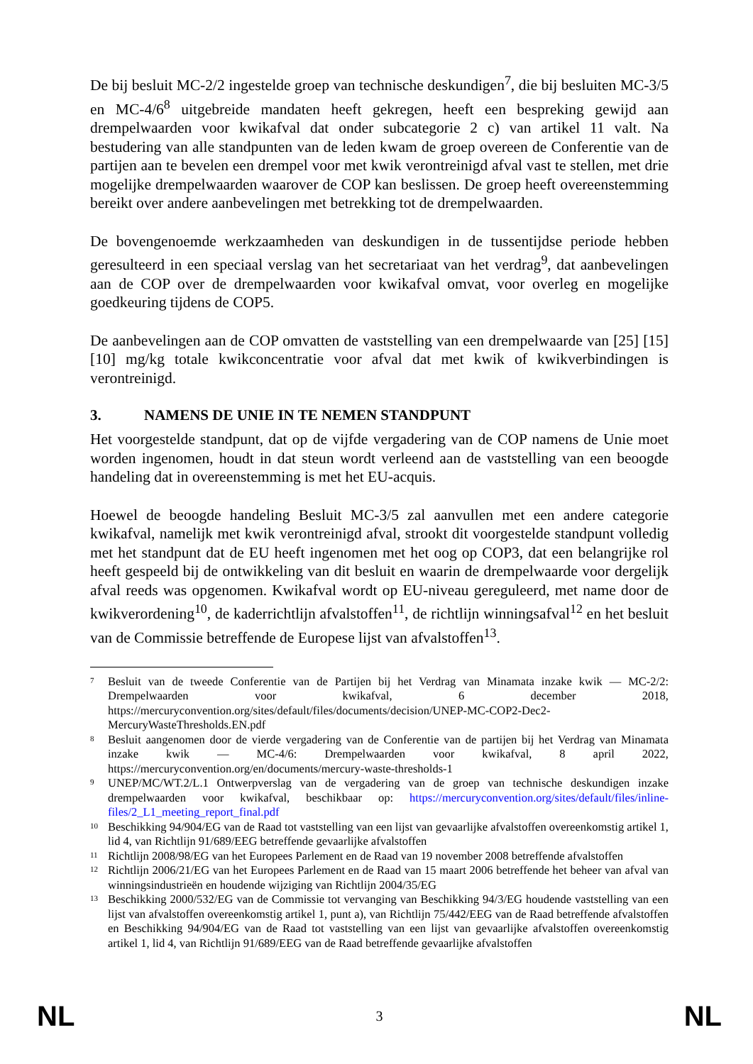De bij besluit MC-2/2 ingestelde groep van technische deskundigen<sup>7</sup>, die bij besluiten MC-3/5 en MC-4/6<sup>8</sup> uitgebreide mandaten heeft gekregen, heeft een bespreking gewijd aan drempelwaarden voor kwikafval dat onder subcategorie 2 c) van artikel 11 valt. Na bestudering van alle standpunten van de leden kwam de groep overeen de Conferentie van de partijen aan te bevelen een drempel voor met kwik verontreinigd afval vast te stellen, met drie mogelijke drempelwaarden waarover de COP kan beslissen. De groep heeft overeenstemming bereikt over andere aanbevelingen met betrekking tot de drempelwaarden.
De bovengenoemde werkzaamheden van deskundigen in de tussentijdse periode hebben geresulteerd in een speciaal verslag van het secretariaat van het verdrag<sup>9</sup>, dat aanbevelingen aan de COP over de drempelwaarden voor kwikafval omvat, voor overleg en mogelijke goedkeuring tijdens de COP5.
De aanbevelingen aan de COP omvatten de vaststelling van een drempelwaarde van [25] [15] [10] mg/kg totale kwikconcentratie voor afval dat met kwik of kwikverbindingen is verontreinigd.
3. NAMENS DE UNIE IN TE NEMEN STANDPUNT
Het voorgestelde standpunt, dat op de vijfde vergadering van de COP namens de Unie moet worden ingenomen, houdt in dat steun wordt verleend aan de vaststelling van een beoogde handeling dat in overeenstemming is met het EU-acquis.
Hoewel de beoogde handeling Besluit MC-3/5 zal aanvullen met een andere categorie kwikafval, namelijk met kwik verontreinigd afval, strookt dit voorgestelde standpunt volledig met het standpunt dat de EU heeft ingenomen met het oog op COP3, dat een belangrijke rol heeft gespeeld bij de ontwikkeling van dit besluit en waarin de drempelwaarde voor dergelijk afval reeds was opgenomen. Kwikafval wordt op EU-niveau gereguleerd, met name door de kwikverordening<sup>10</sup>, de kaderrichtlijn afvalstoffen<sup>11</sup>, de richtlijn winningsafval<sup>12</sup> en het besluit van de Commissie betreffende de Europese lijst van afvalstoffen<sup>13</sup>.
7 Besluit van de tweede Conferentie van de Partijen bij het Verdrag van Minamata inzake kwik — MC-2/2: Drempelwaarden voor kwikafval, 6 december 2018, https://mercuryconvention.org/sites/default/files/documents/decision/UNEP-MC-COP2-Dec2-MercuryWasteThresholds.EN.pdf
8 Besluit aangenomen door de vierde vergadering van de Conferentie van de partijen bij het Verdrag van Minamata inzake kwik — MC-4/6: Drempelwaarden voor kwikafval, 8 april 2022, https://mercuryconvention.org/en/documents/mercury-waste-thresholds-1
9 UNEP/MC/WT.2/L.1 Ontwerpverslag van de vergadering van de groep van technische deskundigen inzake drempelwaarden voor kwikafval, beschikbaar op: https://mercuryconvention.org/sites/default/files/inline-files/2_L1_meeting_report_final.pdf
10 Beschikking 94/904/EG van de Raad tot vaststelling van een lijst van gevaarlijke afvalstoffen overeenkomstig artikel 1, lid 4, van Richtlijn 91/689/EEG betreffende gevaarlijke afvalstoffen
11 Richtlijn 2008/98/EG van het Europees Parlement en de Raad van 19 november 2008 betreffende afvalstoffen
12 Richtlijn 2006/21/EG van het Europees Parlement en de Raad van 15 maart 2006 betreffende het beheer van afval van winningsindustrieën en houdende wijziging van Richtlijn 2004/35/EG
13 Beschikking 2000/532/EG van de Commissie tot vervanging van Beschikking 94/3/EG houdende vaststelling van een lijst van afvalstoffen overeenkomstig artikel 1, punt a), van Richtlijn 75/442/EEG van de Raad betreffende afvalstoffen en Beschikking 94/904/EG van de Raad tot vaststelling van een lijst van gevaarlijke afvalstoffen overeenkomstig artikel 1, lid 4, van Richtlijn 91/689/EEG van de Raad betreffende gevaarlijke afvalstoffen
NL 3 NL